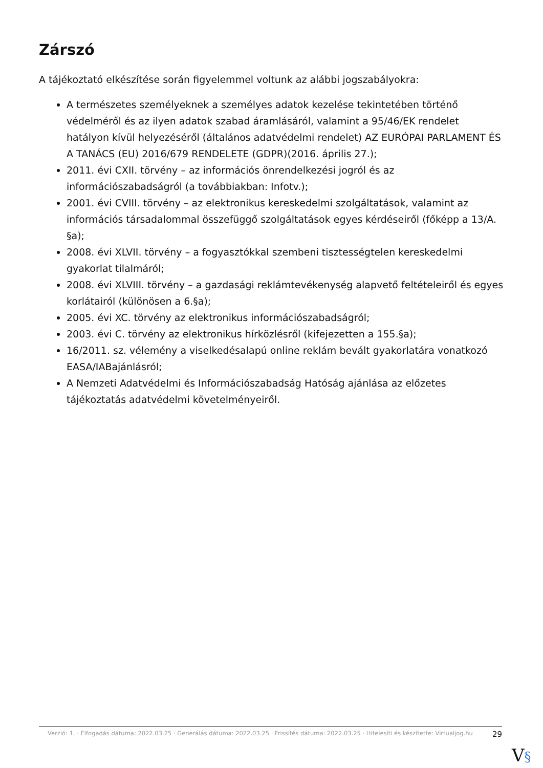Zárszó
A tájékoztató elkészítése során figyelemmel voltunk az alábbi jogszabályokra:
A természetes személyeknek a személyes adatok kezelése tekintetében történő védelméről és az ilyen adatok szabad áramlásáról, valamint a 95/46/EK rendelet hatályon kívül helyezéséről (általános adatvédelmi rendelet) AZ EURÓPAI PARLAMENT ÉS A TANÁCS (EU) 2016/679 RENDELETE (GDPR)(2016. április 27.);
2011. évi CXII. törvény – az információs önrendelkezési jogról és az információszabadságról (a továbbiakban: Infotv.);
2001. évi CVIII. törvény – az elektronikus kereskedelmi szolgáltatások, valamint az információs társadalommal összefüggő szolgáltatások egyes kérdéseiről (főképp a 13/A. §a);
2008. évi XLVII. törvény – a fogyasztókkal szembeni tisztességtelen kereskedelmi gyakorlat tilalmáról;
2008. évi XLVIII. törvény – a gazdasági reklámtevékenység alapvető feltételeiről és egyes korlátairól (különösen a 6.§a);
2005. évi XC. törvény az elektronikus információszabadságról;
2003. évi C. törvény az elektronikus hírközlésről (kifejezetten a 155.§a);
16/2011. sz. vélemény a viselkedésalapú online reklám bevált gyakorlatára vonatkozó EASA/IABajánlásról;
A Nemzeti Adatvédelmi és Információszabadság Hatóság ajánlása az előzetes tájékoztatás adatvédelmi követelményeiről.
Verzió: 1. · Elfogadás dátuma: 2022.03.25 · Generálás dátuma: 2022.03.25 · Frissítés dátuma: 2022.03.25 · Hitelesíti és készítette: Virtualjog.hu
29
V§